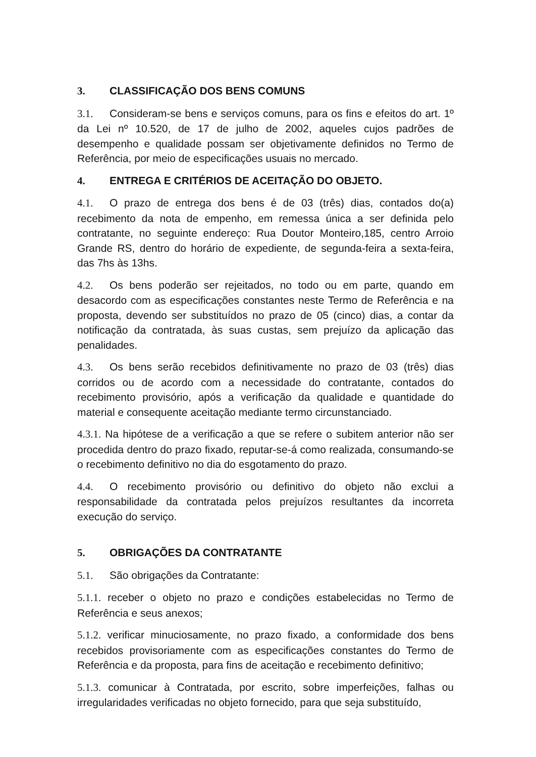3. CLASSIFICAÇÃO DOS BENS COMUNS
3.1. Consideram-se bens e serviços comuns, para os fins e efeitos do art. 1º da Lei nº 10.520, de 17 de julho de 2002, aqueles cujos padrões de desempenho e qualidade possam ser objetivamente definidos no Termo de Referência, por meio de especificações usuais no mercado.
4. ENTREGA E CRITÉRIOS DE ACEITAÇÃO DO OBJETO.
4.1. O prazo de entrega dos bens é de 03 (três) dias, contados do(a) recebimento da nota de empenho, em remessa única a ser definida pelo contratante, no seguinte endereço: Rua Doutor Monteiro,185, centro Arroio Grande RS, dentro do horário de expediente, de segunda-feira a sexta-feira, das 7hs às 13hs.
4.2. Os bens poderão ser rejeitados, no todo ou em parte, quando em desacordo com as especificações constantes neste Termo de Referência e na proposta, devendo ser substituídos no prazo de 05 (cinco) dias, a contar da notificação da contratada, às suas custas, sem prejuízo da aplicação das penalidades.
4.3. Os bens serão recebidos definitivamente no prazo de 03 (três) dias corridos ou de acordo com a necessidade do contratante, contados do recebimento provisório, após a verificação da qualidade e quantidade do material e consequente aceitação mediante termo circunstanciado.
4.3.1. Na hipótese de a verificação a que se refere o subitem anterior não ser procedida dentro do prazo fixado, reputar-se-á como realizada, consumando-se o recebimento definitivo no dia do esgotamento do prazo.
4.4. O recebimento provisório ou definitivo do objeto não exclui a responsabilidade da contratada pelos prejuízos resultantes da incorreta execução do serviço.
5. OBRIGAÇÕES DA CONTRATANTE
5.1. São obrigações da Contratante:
5.1.1. receber o objeto no prazo e condições estabelecidas no Termo de Referência e seus anexos;
5.1.2. verificar minuciosamente, no prazo fixado, a conformidade dos bens recebidos provisoriamente com as especificações constantes do Termo de Referência e da proposta, para fins de aceitação e recebimento definitivo;
5.1.3. comunicar à Contratada, por escrito, sobre imperfeições, falhas ou irregularidades verificadas no objeto fornecido, para que seja substituído,